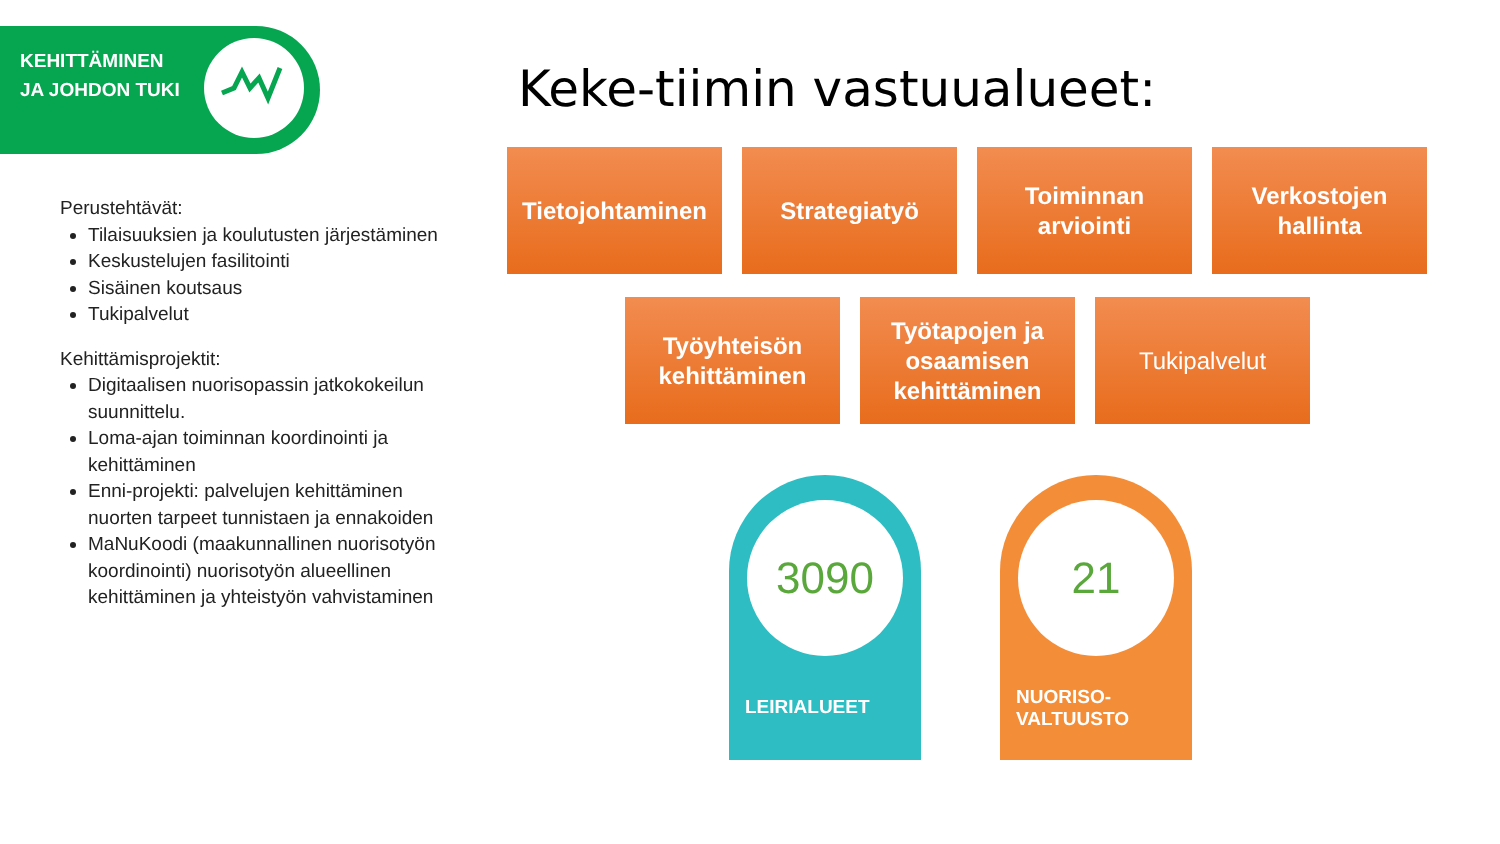KEHITTÄMINEN
JA JOHDON TUKI
Perustehtävät:
Tilaisuuksien ja koulutusten järjestäminen
Keskustelujen fasilitointi
Sisäinen koutsaus
Tukipalvelut
Kehittämisprojektit:
Digitaalisen nuorisopassin jatkokokeilun suunnittelu.
Loma-ajan toiminnan koordinointi ja kehittäminen
Enni-projekti: palvelujen kehittäminen nuorten tarpeet tunnistaen ja ennakoiden
MaNuKoodi (maakunnallinen nuorisotyön koordinointi) nuorisotyön alueellinen kehittäminen ja yhteistyön vahvistaminen
Keke-tiimin vastuualueet:
Tietojohtaminen
Strategiatyö Toiminnan
arviointi
Verkostojen
hallinta
Työyhteisön
kehittäminen
Työtapojen ja
osaamisen
kehittäminen
Tukipalvelut
3090
LEIRIALUEET
21
NUORISO-
VALTUUSTO